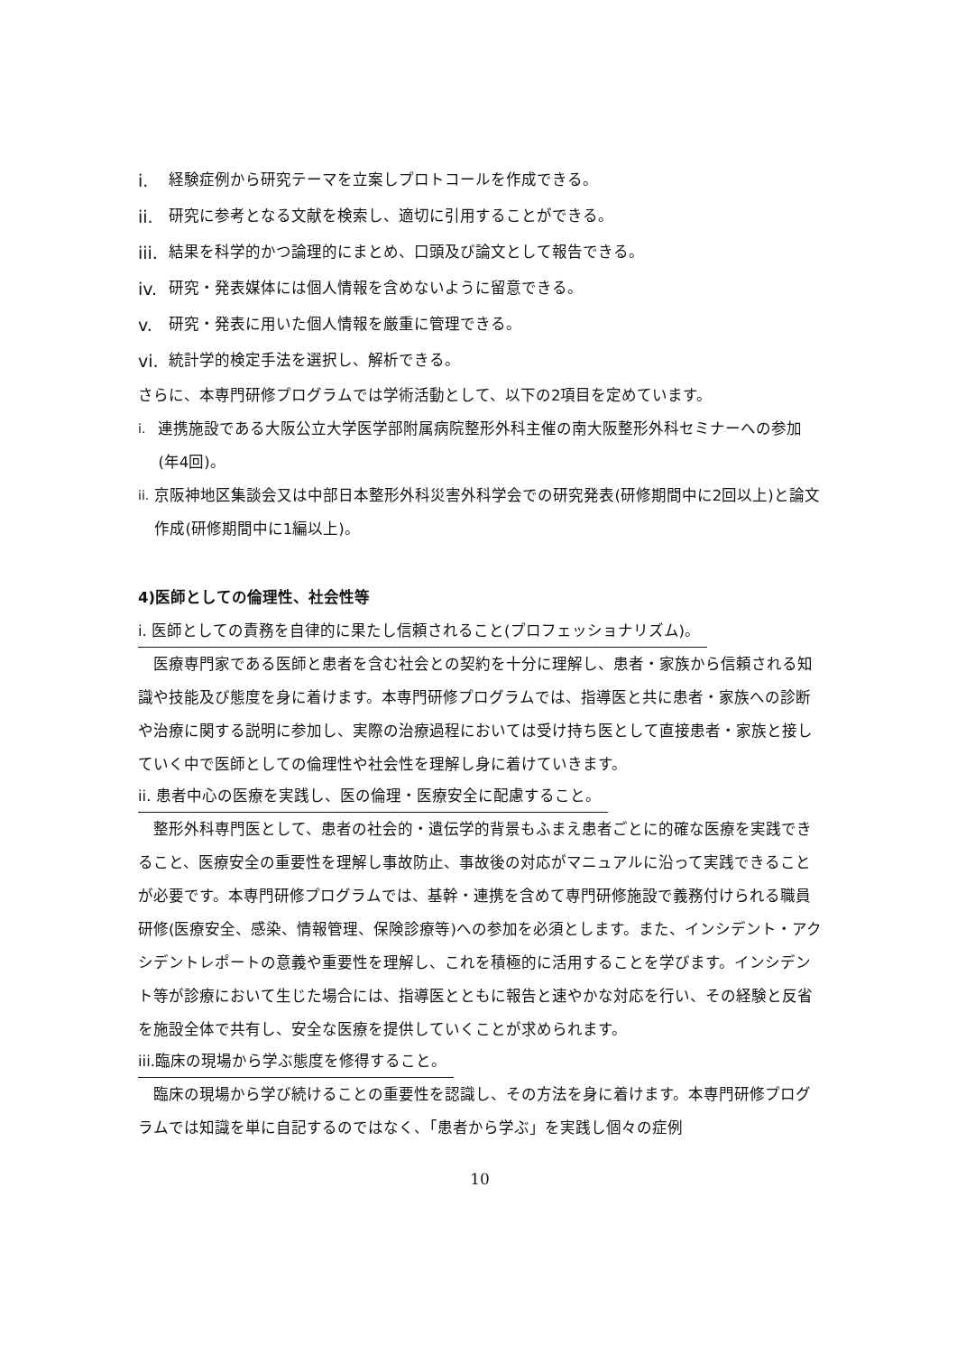i. 経験症例から研究テーマを立案しプロトコールを作成できる。
ii. 研究に参考となる文献を検索し、適切に引用することができる。
iii. 結果を科学的かつ論理的にまとめ、口頭及び論文として報告できる。
iv. 研究・発表媒体には個人情報を含めないように留意できる。
v. 研究・発表に用いた個人情報を厳重に管理できる。
vi. 統計学的検定手法を選択し、解析できる。
さらに、本専門研修プログラムでは学術活動として、以下の2項目を定めています。
i. 連携施設である大阪公立大学医学部附属病院整形外科主催の南大阪整形外科セミナーへの参加(年4回)。
ii. 京阪神地区集談会又は中部日本整形外科災害外科学会での研究発表(研修期間中に2回以上)と論文作成(研修期間中に1編以上)。
4)医師としての倫理性、社会性等
i. 医師としての責務を自律的に果たし信頼されること(プロフェッショナリズム)。
医療専門家である医師と患者を含む社会との契約を十分に理解し、患者・家族から信頼される知識や技能及び態度を身に着けます。本専門研修プログラムでは、指導医と共に患者・家族への診断や治療に関する説明に参加し、実際の治療過程においては受け持ち医として直接患者・家族と接していく中で医師としての倫理性や社会性を理解し身に着けていきます。
ii. 患者中心の医療を実践し、医の倫理・医療安全に配慮すること。
整形外科専門医として、患者の社会的・遺伝学的背景もふまえ患者ごとに的確な医療を実践できること、医療安全の重要性を理解し事故防止、事故後の対応がマニュアルに沿って実践できることが必要です。本専門研修プログラムでは、基幹・連携を含めて専門研修施設で義務付けられる職員研修(医療安全、感染、情報管理、保険診療等)への参加を必須とします。また、インシデント・アクシデントレポートの意義や重要性を理解し、これを積極的に活用することを学びます。インシデント等が診療において生じた場合には、指導医とともに報告と速やかな対応を行い、その経験と反省を施設全体で共有し、安全な医療を提供していくことが求められます。
iii.臨床の現場から学ぶ態度を修得すること。
臨床の現場から学び続けることの重要性を認識し、その方法を身に着けます。本専門研修プログラムでは知識を単に自記するのではなく、「患者から学ぶ」を実践し個々の症例
10